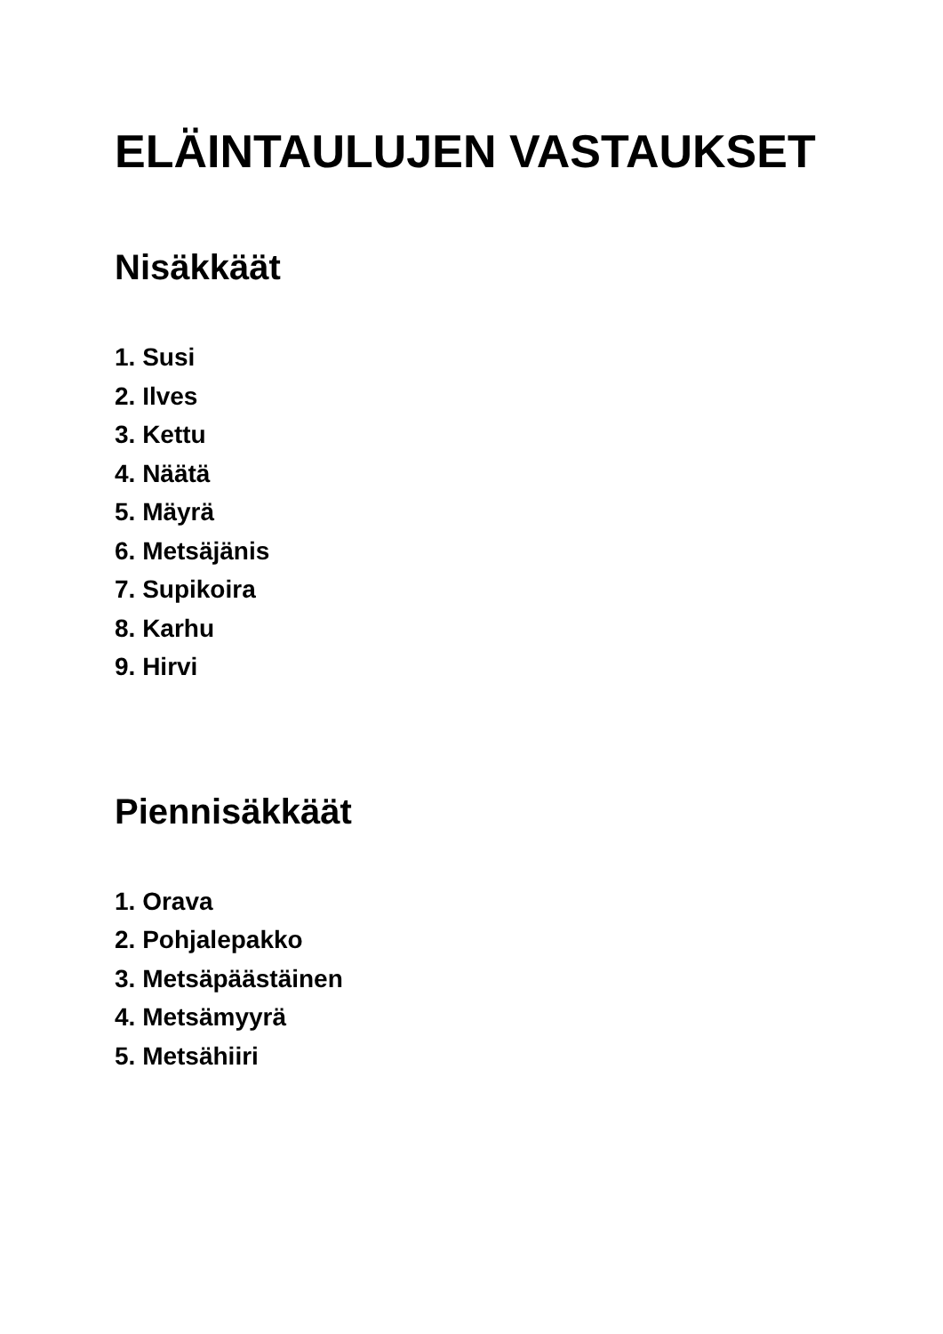ELÄINTAULUJEN VASTAUKSET
Nisäkkäät
1. Susi
2. Ilves
3. Kettu
4. Näätä
5. Mäyrä
6. Metsäjänis
7. Supikoira
8. Karhu
9. Hirvi
Piennisäkkäät
1. Orava
2. Pohjalepakko
3. Metsäpäästäinen
4. Metsämyyrä
5. Metsähiiri